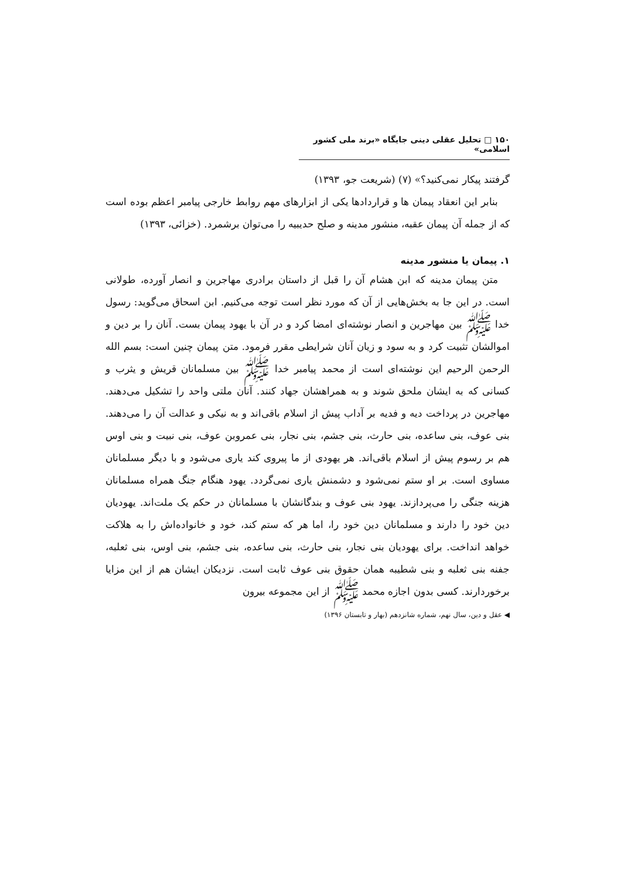۱۵۰ □ تحلیل عقلی دینی جایگاه «برند ملی کشور اسلامی»
گرفتند پیکار نمی‌کنید؟» (۷) (شریعت جو، ۱۳۹۳)
بنابر این انعقاد پیمان ها و قراردادها یکی از ابزارهای مهم روابط خارجی پیامبر اعظم بوده است که از جمله آن پیمان عقبه، منشور مدینه و صلح حدیبیه را می‌توان برشمرد. (خزائی، ۱۳۹۳)
۱. پیمان یا منشور مدینه
متن پیمان مدینه که ابن هشام آن را قبل از داستان برادری مهاجرین و انصار آورده، طولانی است. در این جا به بخش‌هایی از آن که مورد نظر است توجه می‌کنیم. ابن اسحاق می‌گوید: رسول خدا ﷺ بین مهاجرین و انصار نوشته‌ای امضا کرد و در آن با یهود پیمان بست. آنان را بر دین و اموالشان تثبیت کرد و به سود و زیان آنان شرایطی مقرر فرمود. متن پیمان چنین است: بسم الله الرحمن الرحیم این نوشته‌ای است از محمد پیامبر خدا ﷺ بین مسلمانان قریش و یثرب و کسانی که به ایشان ملحق شوند و به همراهشان جهاد کنند. آنان ملتی واحد را تشکیل می‌دهند. مهاجرین در پرداخت دیه و فدیه بر آداب پیش از اسلام باقی‌اند و به نیکی و عدالت آن را می‌دهند. بنی عوف، بنی ساعده، بنی حارث، بنی جشم، بنی نجار، بنی عمروبن عوف، بنی نبیت و بنی اوس هم بر رسوم پیش از اسلام باقی‌اند. هر یهودی از ما پیروی کند یاری می‌شود و با دیگر مسلمانان مساوی است. بر او ستم نمی‌شود و دشمنش یاری نمی‌گردد. یهود هنگام جنگ همراه مسلمانان هزینه جنگی را می‌پردازند. یهود بنی عوف و بندگانشان با مسلمانان در حکم یک ملت‌اند. یهودیان دین خود را دارند و مسلمانان دین خود را، اما هر که ستم کند، خود و خانواده‌اش را به هلاکت خواهد انداخت. برای یهودیان بنی نجار، بنی حارث، بنی ساعده، بنی جشم، بنی اوس، بنی ثعلبه، جفنه بنی ثعلبه و بنی شطیبه همان حقوق بنی عوف ثابت است. نزدیکان ایشان هم از این مزایا برخوردارند. کسی بدون اجازه محمد ﷺ از این مجموعه بیرون
◀ عقل و دین، سال نهم، شماره شانزدهم (بهار و تابستان ۱۳۹۶)